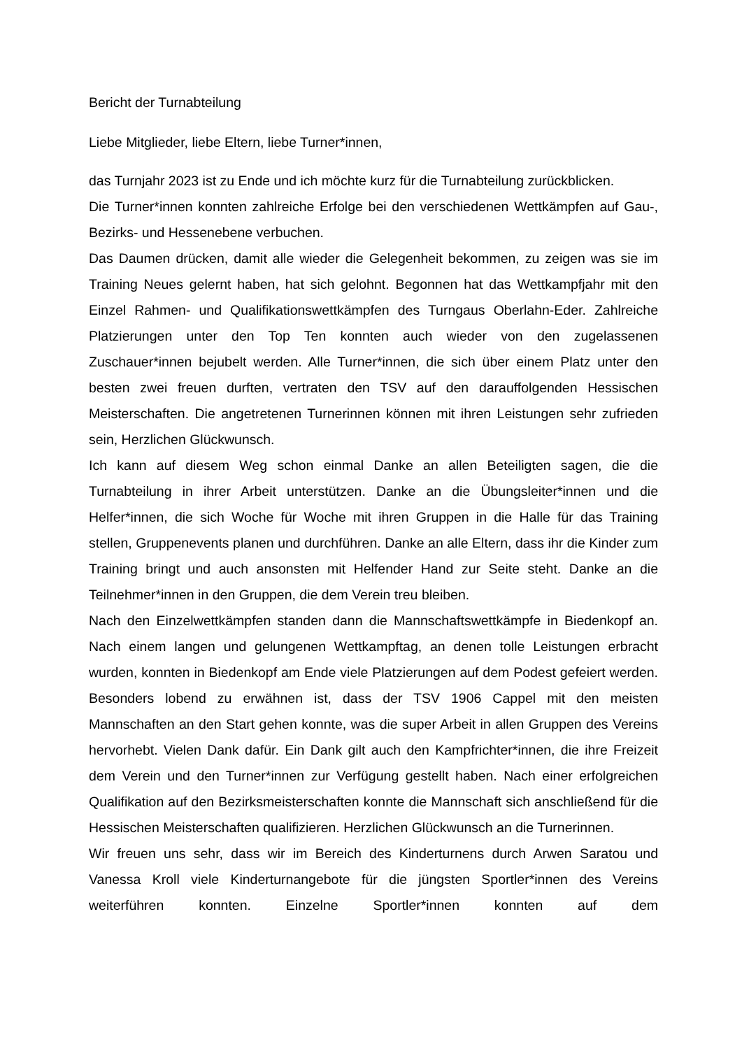Bericht der Turnabteilung
Liebe Mitglieder, liebe Eltern, liebe Turner*innen,
das Turnjahr 2023 ist zu Ende und ich möchte kurz für die Turnabteilung zurückblicken.
Die Turner*innen konnten zahlreiche Erfolge bei den verschiedenen Wettkämpfen auf Gau-, Bezirks- und Hessenebene verbuchen.
Das Daumen drücken, damit alle wieder die Gelegenheit bekommen, zu zeigen was sie im Training Neues gelernt haben, hat sich gelohnt. Begonnen hat das Wettkampfjahr mit den Einzel Rahmen- und Qualifikationswettkämpfen des Turngaus Oberlahn-Eder. Zahlreiche Platzierungen unter den Top Ten konnten auch wieder von den zugelassenen Zuschauer*innen bejubelt werden. Alle Turner*innen, die sich über einem Platz unter den besten zwei freuen durften, vertraten den TSV auf den darauffolgenden Hessischen Meisterschaften. Die angetretenen Turnerinnen können mit ihren Leistungen sehr zufrieden sein, Herzlichen Glückwunsch.
Ich kann auf diesem Weg schon einmal Danke an allen Beteiligten sagen, die die Turnabteilung in ihrer Arbeit unterstützen. Danke an die Übungsleiter*innen und die Helfer*innen, die sich Woche für Woche mit ihren Gruppen in die Halle für das Training stellen, Gruppenevents planen und durchführen. Danke an alle Eltern, dass ihr die Kinder zum Training bringt und auch ansonsten mit Helfender Hand zur Seite steht. Danke an die Teilnehmer*innen in den Gruppen, die dem Verein treu bleiben.
Nach den Einzelwettkämpfen standen dann die Mannschaftswettkämpfe in Biedenkopf an. Nach einem langen und gelungenen Wettkampftag, an denen tolle Leistungen erbracht wurden, konnten in Biedenkopf am Ende viele Platzierungen auf dem Podest gefeiert werden. Besonders lobend zu erwähnen ist, dass der TSV 1906 Cappel mit den meisten Mannschaften an den Start gehen konnte, was die super Arbeit in allen Gruppen des Vereins hervorhebt. Vielen Dank dafür. Ein Dank gilt auch den Kampfrichter*innen, die ihre Freizeit dem Verein und den Turner*innen zur Verfügung gestellt haben. Nach einer erfolgreichen Qualifikation auf den Bezirksmeisterschaften konnte die Mannschaft sich anschließend für die Hessischen Meisterschaften qualifizieren. Herzlichen Glückwunsch an die Turnerinnen.
Wir freuen uns sehr, dass wir im Bereich des Kinderturnens durch Arwen Saratou und Vanessa Kroll viele Kinderturnangebote für die jüngsten Sportler*innen des Vereins weiterführen konnten. Einzelne Sportler*innen konnten auf dem